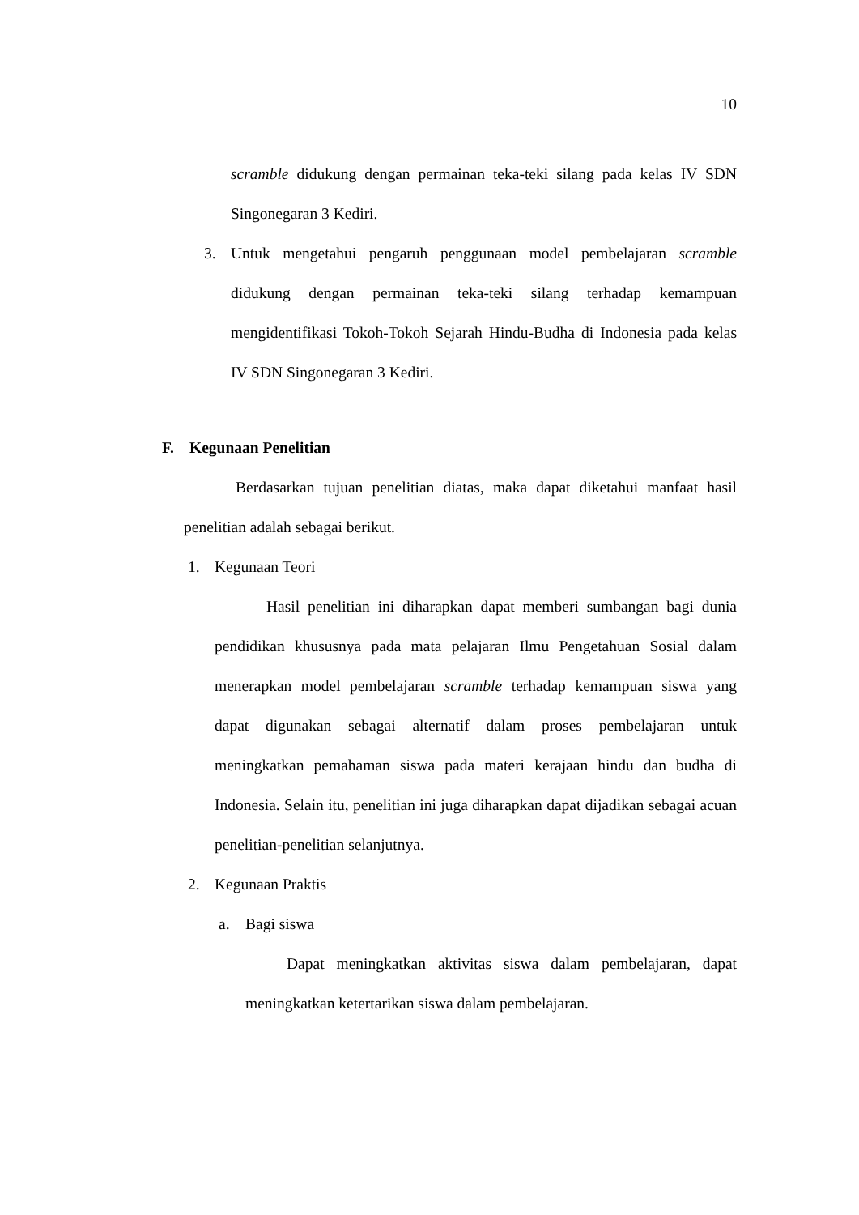10
scramble didukung dengan permainan teka-teki silang pada kelas IV SDN Singonegaran 3 Kediri.
3.
Untuk mengetahui pengaruh penggunaan model pembelajaran scramble didukung dengan permainan teka-teki silang terhadap kemampuan mengidentifikasi Tokoh-Tokoh Sejarah Hindu-Budha di Indonesia pada kelas IV SDN Singonegaran 3 Kediri.
F. Kegunaan Penelitian
Berdasarkan tujuan penelitian diatas, maka dapat diketahui manfaat hasil penelitian adalah sebagai berikut.
1. Kegunaan Teori
Hasil penelitian ini diharapkan dapat memberi sumbangan bagi dunia pendidikan khususnya pada mata pelajaran Ilmu Pengetahuan Sosial dalam menerapkan model pembelajaran scramble terhadap kemampuan siswa yang dapat digunakan sebagai alternatif dalam proses pembelajaran untuk meningkatkan pemahaman siswa pada materi kerajaan hindu dan budha di Indonesia. Selain itu, penelitian ini juga diharapkan dapat dijadikan sebagai acuan penelitian-penelitian selanjutnya.
2. Kegunaan Praktis
a. Bagi siswa
Dapat meningkatkan aktivitas siswa dalam pembelajaran, dapat meningkatkan ketertarikan siswa dalam pembelajaran.